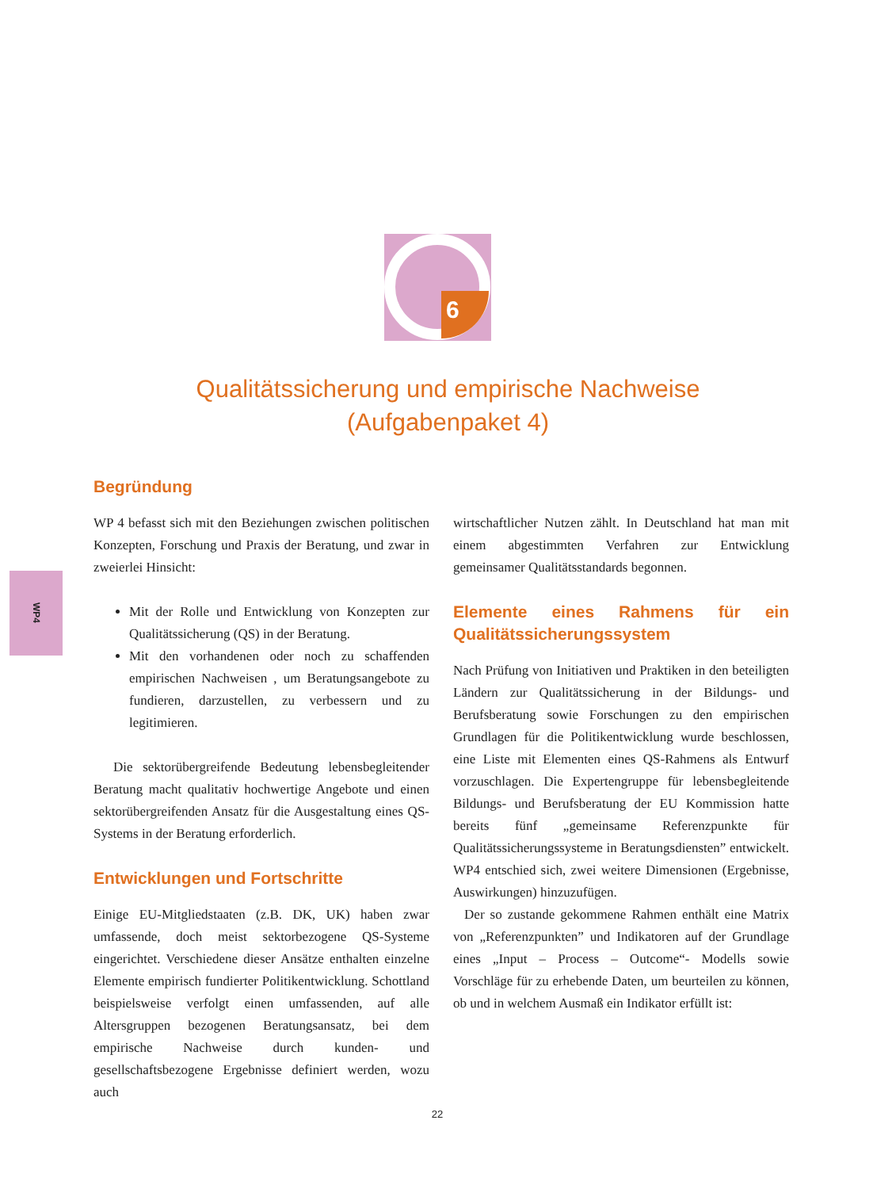6
Qualitätssicherung und empirische Nachweise
(Aufgabenpaket 4)
WP4
Begründung
WP 4 befasst sich mit den Beziehungen zwischen politischen Konzepten, Forschung und Praxis der Beratung, und zwar in zweierlei Hinsicht:
Mit der Rolle und Entwicklung von Konzepten zur Qualitätssicherung (QS) in der Beratung.
Mit den vorhandenen oder noch zu schaffenden empirischen Nachweisen , um Beratungsangebote zu fundieren, darzustellen, zu verbessern und zu legitimieren.
Die sektorübergreifende Bedeutung lebensbegleitender Beratung macht qualitativ hochwertige Angebote und einen sektorübergreifenden Ansatz für die Ausgestaltung eines QS-Systems in der Beratung erforderlich.
Entwicklungen und Fortschritte
Einige EU-Mitgliedstaaten (z.B. DK, UK) haben zwar umfassende, doch meist sektorbezogene QS-Systeme eingerichtet. Verschiedene dieser Ansätze enthalten einzelne Elemente empirisch fundierter Politikentwicklung. Schottland beispielsweise verfolgt einen umfassenden, auf alle Altersgruppen bezogenen Beratungsansatz, bei dem empirische Nachweise durch kunden- und gesellschaftsbezogene Ergebnisse definiert werden, wozu auch
wirtschaftlicher Nutzen zählt. In Deutschland hat man mit einem abgestimmten Verfahren zur Entwicklung gemeinsamer Qualitätsstandards begonnen.
Elemente eines Rahmens für ein Qualitätssicherungssystem
Nach Prüfung von Initiativen und Praktiken in den beteiligten Ländern zur Qualitätssicherung in der Bildungs- und Berufsberatung sowie Forschungen zu den empirischen Grundlagen für die Politikentwicklung wurde beschlossen, eine Liste mit Elementen eines QS-Rahmens als Entwurf vorzuschlagen. Die Expertengruppe für lebensbegleitende Bildungs- und Berufsberatung der EU Kommission hatte bereits fünf „gemeinsame Referenzpunkte für Qualitätssicherungssysteme in Beratungsdiensten” entwickelt. WP4 entschied sich, zwei weitere Dimensionen (Ergebnisse, Auswirkungen) hinzuzufügen.
Der so zustande gekommene Rahmen enthält eine Matrix von „Referenzpunkten” und Indikatoren auf der Grundlage eines „Input – Process – Outcome“- Modells sowie Vorschläge für zu erhebende Daten, um beurteilen zu können, ob und in welchem Ausmaß ein Indikator erfüllt ist:
22